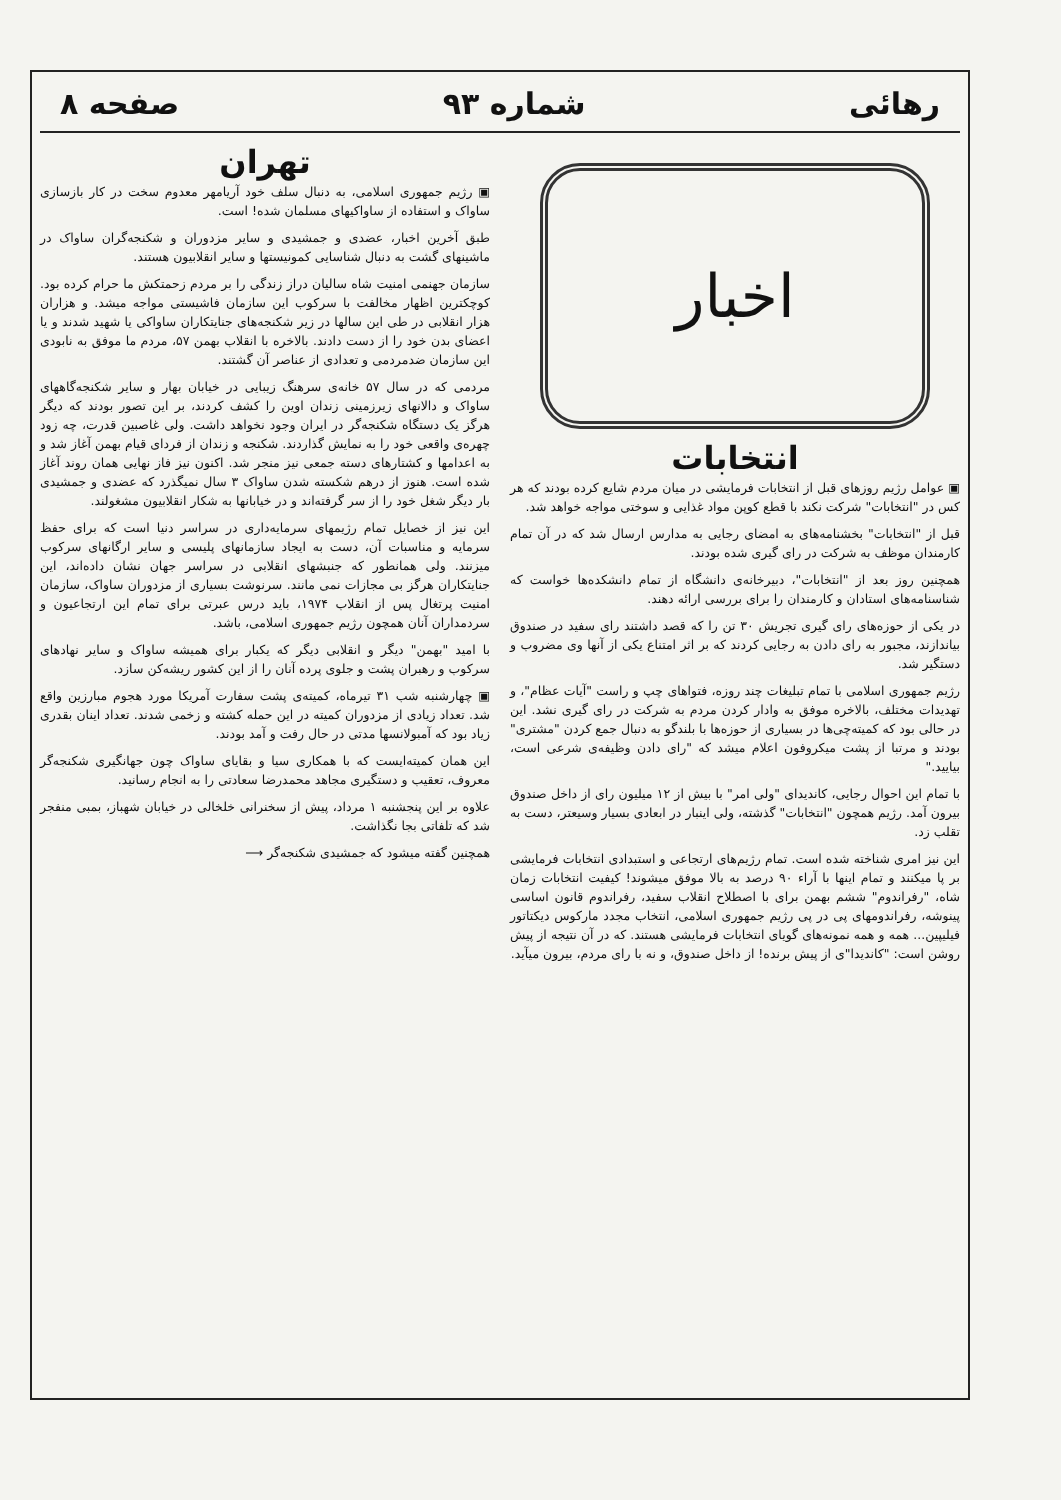رهائی شماره ۹۳ صفحه ۸
اخبار
انتخابات
▣ عوامل رژیم روزهای قبل از انتخابات فرمایشی در میان مردم شایع کرده بودند که هر کس در "انتخابات" شرکت نکند با قطع کوپن مواد غذایی و سوختی مواجه خواهد شد.
قبل از "انتخابات" بخشنامه‌های به امضای رجایی به مدارس ارسال شد که در آن تمام کارمندان موظف به شرکت در رای گیری شده بودند.
همچنین روز بعد از "انتخابات"، دبیرخانه‌ی دانشگاه از تمام دانشکده‌ها خواست که شناسنامه‌های استادان و کارمندان را برای بررسی ارائه دهند.
در یکی از حوزه‌های رای گیری تجریش ۳۰ تن را که قصد داشتند رای سفید در صندوق بیاندازند، مجبور به رای دادن به رجایی کردند که بر اثر امتناع یکی از آنها وی مضروب و دستگیر شد.
رژیم جمهوری اسلامی با تمام تبلیغات چند روزه، فتواهای چپ و راست "آیات عظام"، و تهدیدات مختلف، بالاخره موفق به وادار کردن مردم به شرکت در رای گیری نشد. این در حالی بود که کمیته‌چی‌ها در بسیاری از حوزه‌ها با بلندگو به دنبال جمع کردن "مشتری" بودند و مرتبا از پشت میکروفون اعلام میشد که "رای دادن وظیفه‌ی شرعی است، بیایید."
با تمام این احوال رجایی، کاندیدای "ولی امر" با بیش از ۱۲ میلیون رای از داخل صندوق بیرون آمد. رژیم همچون "انتخابات" گذشته، ولی اینبار در ابعادی بسیار وسیعتر، دست به تقلب زد.
این نیز امری شناخته شده است. تمام رژیم‌های ارتجاعی و استبدادی انتخابات فرمایشی بر پا میکنند و تمام اینها با آراء ۹۰ درصد به بالا موفق میشوند! کیفیت انتخابات زمان شاه، "رفراندوم" ششم بهمن برای با اصطلاح انقلاب سفید، رفراندوم قانون اساسی پینوشه، رفراندومهای پی در پی رژیم جمهوری اسلامی، انتخاب مجدد مارکوس دیکتاتور فیلیپین... همه و همه نمونه‌های گویای انتخابات فرمایشی هستند. که در آن نتیجه از پیش روشن است: "کاندیدا"ی از پیش برنده! از داخل صندوق، و نه با رای مردم، بیرون میآید.
تهران
▣ رژیم جمهوری اسلامی، به دنبال سلف خود آریامهر معدوم سخت در کار بازسازی ساواک و استفاده از ساواکیهای مسلمان شده! است.
طبق آخرین اخبار، عضدی و جمشیدی و سایر مزدوران و شکنجه‌گران ساواک در ماشینهای گشت به دنبال شناسایی کمونیستها و سایر انقلابیون هستند.
سازمان جهنمی امنیت شاه سالیان دراز زندگی را بر مردم زحمتکش ما حرام کرده بود. کوچکترین اظهار مخالفت با سرکوب این سازمان فاشیستی مواجه میشد. و هزاران هزار انقلابی در طی این سالها در زیر شکنجه‌های جنایتکاران ساواکی یا شهید شدند و یا اعضای بدن خود را از دست دادند. بالاخره با انقلاب بهمن ۵۷، مردم ما موفق به نابودی این سازمان ضدمردمی و تعدادی از عناصر آن گشتند.
مردمی که در سال ۵۷ خانه‌ی سرهنگ زیبایی در خیابان بهار و سایر شکنجه‌گاههای ساواک و دالانهای زیرزمینی زندان اوین را کشف کردند، بر این تصور بودند که دیگر هرگز یک دستگاه شکنجه‌گر در ایران وجود نخواهد داشت. ولی غاصبین قدرت، چه زود چهره‌ی واقعی خود را به نمایش گذاردند. شکنجه و زندان از فردای قیام بهمن آغاز شد و به اعدامها و کشتارهای دسته جمعی نیز منجر شد. اکنون نیز فاز نهایی همان روند آغاز شده است. هنوز از درهم شکسته شدن ساواک ۳ سال نمیگذرد که عضدی و جمشیدی بار دیگر شغل خود را از سر گرفته‌اند و در خیابانها به شکار انقلابیون مشغولند.
این نیز از خصایل تمام رژیمهای سرمایه‌داری در سراسر دنیا است که برای حفظ سرمایه و مناسبات آن، دست به ایجاد سازمانهای پلیسی و سایر ارگانهای سرکوب میزنند. ولی همانطور که جنبشهای انقلابی در سراسر جهان نشان داده‌اند، این جنایتکاران هرگز بی مجازات نمی مانند. سرنوشت بسیاری از مزدوران ساواک، سازمان امنیت پرتغال پس از انقلاب ۱۹۷۴، باید درس عبرتی برای تمام این ارتجاعیون و سردمداران آنان همچون رژیم جمهوری اسلامی، باشد.
با امید "بهمن" دیگر و انقلابی دیگر که یکبار برای همیشه ساواک و سایر نهادهای سرکوب و رهبران پشت و جلوی پرده آنان را از این کشور ریشه‌کن سازد.
▣ چهارشنبه شب ۳۱ تیرماه، کمیته‌ی پشت سفارت آمریکا مورد هجوم مبارزین واقع شد. تعداد زیادی از مزدوران کمیته در این حمله کشته و زخمی شدند. تعداد اینان بقدری زیاد بود که آمبولانسها مدتی در حال رفت و آمد بودند.
این همان کمیته‌ایست که با همکاری سیا و بقایای ساواک چون جهانگیری شکنجه‌گر معروف، تعقیب و دستگیری مجاهد محمدرضا سعادتی را به انجام رسانید.
علاوه بر این پنجشنبه ۱ مرداد، پیش از سخنرانی خلخالی در خیابان شهباز، بمبی منفجر شد که تلفاتی بجا نگذاشت.
همچنین گفته میشود که جمشیدی شکنجه‌گر ⟶